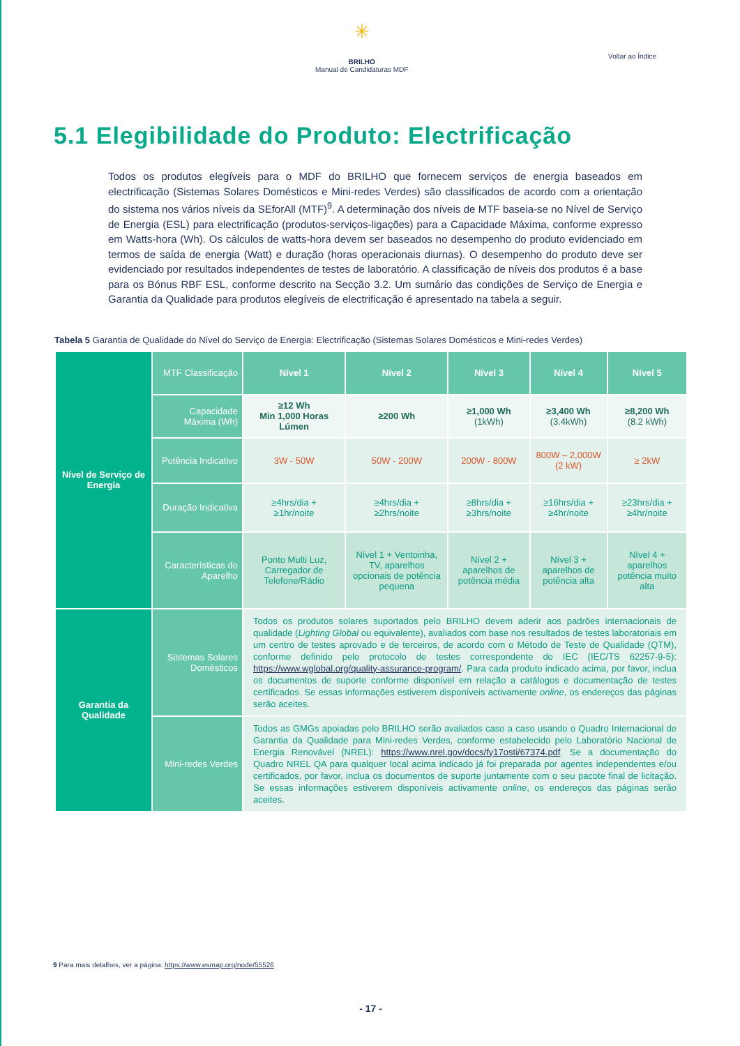✳
BRILHO
Manual de Candidaturas MDF
Voltar ao Índice
5.1 Elegibilidade do Produto: Electrificação
Todos os produtos elegíveis para o MDF do BRILHO que fornecem serviços de energia baseados em electrificação (Sistemas Solares Domésticos e Mini-redes Verdes) são classificados de acordo com a orientação do sistema nos vários níveis da SEforAll (MTF)<sup>9</sup>. A determinação dos níveis de MTF baseia-se no Nível de Serviço de Energia (ESL) para electrificação (produtos-serviços-ligações) para a Capacidade Máxima, conforme expresso em Watts-hora (Wh). Os cálculos de watts-hora devem ser baseados no desempenho do produto evidenciado em termos de saída de energia (Watt) e duração (horas operacionais diurnas). O desempenho do produto deve ser evidenciado por resultados independentes de testes de laboratório. A classificação de níveis dos produtos é a base para os Bónus RBF ESL, conforme descrito na Secção 3.2. Um sumário das condições de Serviço de Energia e Garantia da Qualidade para produtos elegíveis de electrificação é apresentado na tabela a seguir.
Tabela 5 Garantia de Qualidade do Nível do Serviço de Energia: Electrificação (Sistemas Solares Domésticos e Mini-redes Verdes)
| Nível de Serviço de Energia | MTF Classificação | Nível 1 | Nível 2 | Nível 3 | Nível 4 | Nível 5 |
| | Capacidade Máxima (Wh) | ≥12 Wh Min 1,000 Horas Lúmen | ≥200 Wh | ≥1,000 Wh (1kWh) | ≥3,400 Wh (3.4kWh) | ≥8,200 Wh (8.2 kWh) |
| | Potência Indicativo | 3W - 50W | 50W - 200W | 200W - 800W | 800W – 2,000W (2 kW) | ≥ 2kW |
| | Duração Indicativa | ≥4hrs/dia + ≥1hr/noite | ≥4hrs/dia + ≥2hrs/noite | ≥8hrs/dia + ≥3hrs/noite | ≥16hrs/dia + ≥4hr/noite | ≥23hrs/dia + ≥4hr/noite |
| | Características do Aparelho | Ponto Multi Luz, Carregador de Telefone/Rádio | Nível 1 + Ventoinha, TV, aparelhos opcionais de potência pequena | Nível 2 + aparelhos de potência média | Nível 3 + aparelhos de potência alta | Nível 4 + aparelhos potência muito alta |
| Garantia da Qualidade | Sistemas Solares Domésticos | Todos os produtos solares suportados pelo BRILHO devem aderir aos padrões internacionais de qualidade ( Lighting Global ou equivalente), avaliados com base nos resultados de testes laboratoriais em um centro de testes aprovado e de terceiros, de acordo com o Método de Teste de Qualidade (QTM), conforme definido pelo protocolo de testes correspondente do IEC (IEC/TS 62257-9-5): https://www.wglobal.org/quality-assurance-program/ . Para cada produto indicado acima, por favor, inclua os documentos de suporte conforme disponível em relação a catálogos e documentação de testes certificados. Se essas informações estiverem disponíveis activamente online , os endereços das páginas serão aceites. | | | | |
| | Mini-redes Verdes | Todos as GMGs apoiadas pelo BRILHO serão avaliados caso a caso usando o Quadro Internacional de Garantia da Qualidade para Mini-redes Verdes, conforme estabelecido pelo Laboratório Nacional de Energia Renovável (NREL): https://www.nrel.gov/docs/fy17osti/67374.pdf . Se a documentação do Quadro NREL QA para qualquer local acima indicado já foi preparada por agentes independentes e/ou certificados, por favor, inclua os documentos de suporte juntamente com o seu pacote final de licitação. Se essas informações estiverem disponíveis activamente online , os endereços das páginas serão aceites. | | | | |
9 Para mais detalhes, ver a página: https://www.esmap.org/node/55526
- 17 -